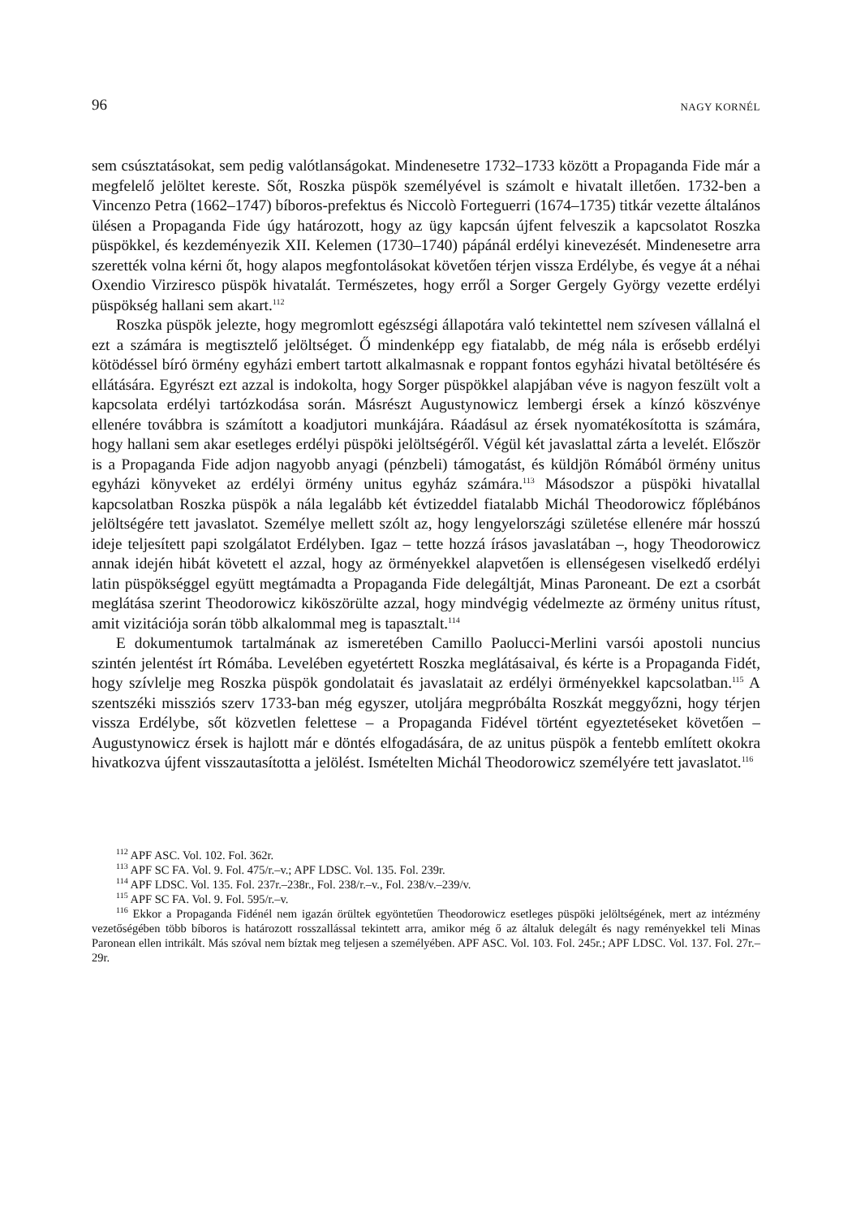96 NAGY KORNÉL
sem csúsztatásokat, sem pedig valótlanságokat. Mindenesetre 1732–1733 között a Propaganda Fide már a megfelelő jelöltet kereste. Sőt, Roszka püspök személyével is számolt e hivatalt illetően. 1732-ben a Vincenzo Petra (1662–1747) bíboros-prefektus és Niccolò Forteguerri (1674–1735) titkár vezette általános ülésen a Propaganda Fide úgy határozott, hogy az ügy kapcsán újfent felveszik a kapcsolatot Roszka püspökkel, és kezdeményezik XII. Kelemen (1730–1740) pápánál erdélyi kinevezését. Mindenesetre arra szerették volna kérni őt, hogy alapos megfontolásokat követően térjen vissza Erdélybe, és vegye át a néhai Oxendio Virziresco püspök hivatalát. Természetes, hogy erről a Sorger Gergely György vezette erdélyi püspökség hallani sem akart.<sup>112</sup>
Roszka püspök jelezte, hogy megromlott egészségi állapotára való tekintettel nem szívesen vállalná el ezt a számára is megtisztelő jelöltséget. Ő mindenképp egy fiatalabb, de még nála is erősebb erdélyi kötödéssel bíró örmény egyházi embert tartott alkalmasnak e roppant fontos egyházi hivatal betöltésére és ellátására. Egyrészt ezt azzal is indokolta, hogy Sorger püspökkel alapjában véve is nagyon feszült volt a kapcsolata erdélyi tartózkodása során. Másrészt Augustynowicz lembergi érsek a kínzó köszvénye ellenére továbbra is számított a koadjutori munkájára. Ráadásul az érsek nyomatékosította is számára, hogy hallani sem akar esetleges erdélyi püspöki jelöltségéről. Végül két javaslattal zárta a levelét. Először is a Propaganda Fide adjon nagyobb anyagi (pénzbeli) támogatást, és küldjön Rómából örmény unitus egyházi könyveket az erdélyi örmény unitus egyház számára.<sup>113</sup> Másodszor a püspöki hivatallal kapcsolatban Roszka püspök a nála legalább két évtizeddel fiatalabb Michál Theodorowicz főplébános jelöltségére tett javaslatot. Személye mellett szólt az, hogy lengyelországi születése ellenére már hosszú ideje teljesített papi szolgálatot Erdélyben. Igaz – tette hozzá írásos javaslatában –, hogy Theodorowicz annak idején hibát követett el azzal, hogy az örményekkel alapvetően is ellenségesen viselkedő erdélyi latin püspökséggel együtt megtámadta a Propaganda Fide delegáltját, Minas Paroneant. De ezt a csorbát meglátása szerint Theodorowicz kiköszörülte azzal, hogy mindvégig védelmezte az örmény unitus rítust, amit vizitációja során több alkalommal meg is tapasztalt.<sup>114</sup>
E dokumentumok tartalmának az ismeretében Camillo Paolucci-Merlini varsói apostoli nuncius szintén jelentést írt Rómába. Levelében egyetértett Roszka meglátásaival, és kérte is a Propaganda Fidét, hogy szívlelje meg Roszka püspök gondolatait és javaslatait az erdélyi örményekkel kapcsolatban.<sup>115</sup> A szentszéki missziós szerv 1733-ban még egyszer, utoljára megpróbálta Roszkát meggyőzni, hogy térjen vissza Erdélybe, sőt közvetlen felettese – a Propaganda Fidével történt egyeztetéseket követően – Augustynowicz érsek is hajlott már e döntés elfogadására, de az unitus püspök a fentebb említett okokra hivatkozva újfent visszautasította a jelölést. Ismételten Michál Theodorowicz személyére tett javaslatot.<sup>116</sup>
<sup>112</sup> APF ASC. Vol. 102. Fol. 362r.
<sup>113</sup> APF SC FA. Vol. 9. Fol. 475/r.–v.; APF LDSC. Vol. 135. Fol. 239r.
<sup>114</sup> APF LDSC. Vol. 135. Fol. 237r.–238r., Fol. 238/r.–v., Fol. 238/v.–239/v.
<sup>115</sup> APF SC FA. Vol. 9. Fol. 595/r.–v.
<sup>116</sup> Ekkor a Propaganda Fidénél nem igazán örültek egyöntetűen Theodorowicz esetleges püspöki jelöltségének, mert az intézmény vezetőségében több bíboros is határozott rosszallással tekintett arra, amikor még ő az általuk delegált és nagy reményekkel teli Minas Paronean ellen intrikált. Más szóval nem bíztak meg teljesen a személyében. APF ASC. Vol. 103. Fol. 245r.; APF LDSC. Vol. 137. Fol. 27r.–29r.